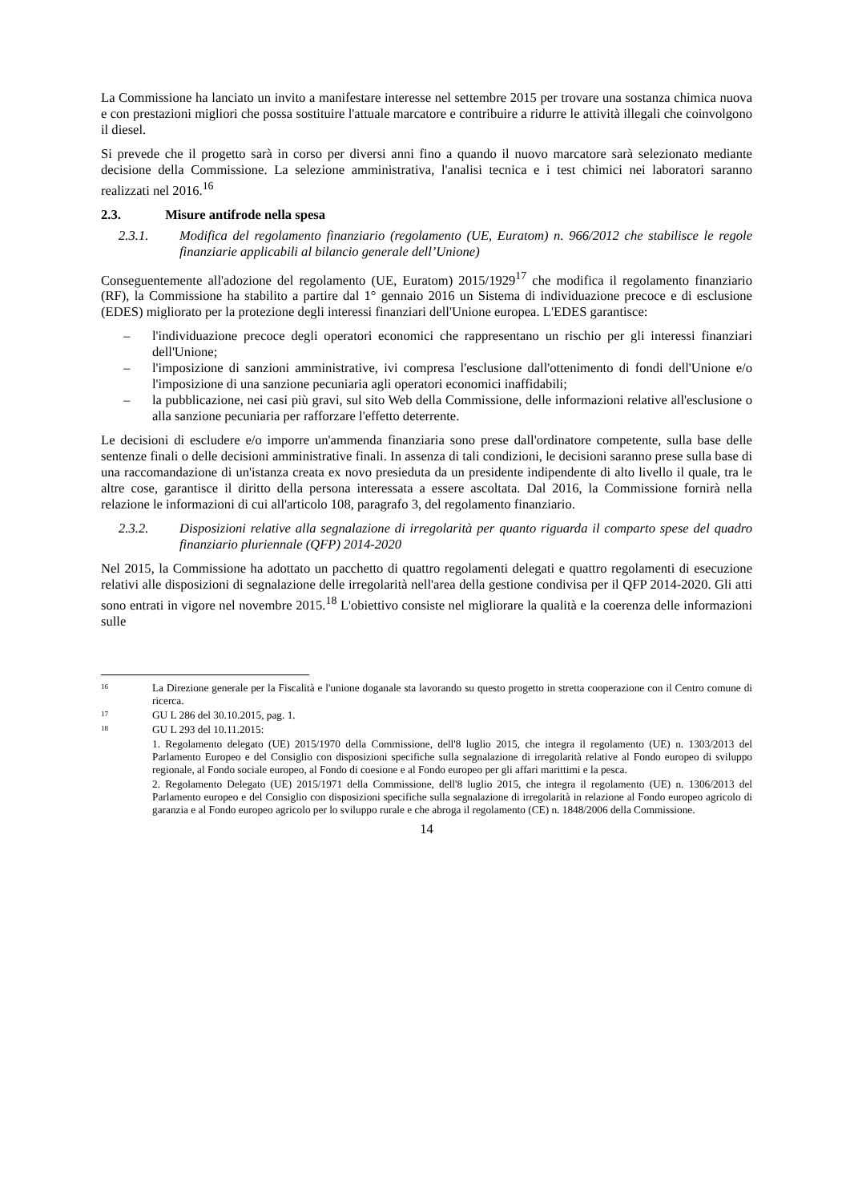La Commissione ha lanciato un invito a manifestare interesse nel settembre 2015 per trovare una sostanza chimica nuova e con prestazioni migliori che possa sostituire l'attuale marcatore e contribuire a ridurre le attività illegali che coinvolgono il diesel.
Si prevede che il progetto sarà in corso per diversi anni fino a quando il nuovo marcatore sarà selezionato mediante decisione della Commissione. La selezione amministrativa, l'analisi tecnica e i test chimici nei laboratori saranno realizzati nel 2016.<sup>16</sup>
2.3. Misure antifrode nella spesa
2.3.1. Modifica del regolamento finanziario (regolamento (UE, Euratom) n. 966/2012 che stabilisce le regole finanziarie applicabili al bilancio generale dell’Unione)
Conseguentemente all'adozione del regolamento (UE, Euratom) 2015/1929<sup>17</sup> che modifica il regolamento finanziario (RF), la Commissione ha stabilito a partire dal 1° gennaio 2016 un Sistema di individuazione precoce e di esclusione (EDES) migliorato per la protezione degli interessi finanziari dell'Unione europea. L'EDES garantisce:
– l'individuazione precoce degli operatori economici che rappresentano un rischio per gli interessi finanziari dell'Unione;
– l'imposizione di sanzioni amministrative, ivi compresa l'esclusione dall'ottenimento di fondi dell'Unione e/o l'imposizione di una sanzione pecuniaria agli operatori economici inaffidabili;
– la pubblicazione, nei casi più gravi, sul sito Web della Commissione, delle informazioni relative all'esclusione o alla sanzione pecuniaria per rafforzare l'effetto deterrente.
Le decisioni di escludere e/o imporre un'ammenda finanziaria sono prese dall'ordinatore competente, sulla base delle sentenze finali o delle decisioni amministrative finali. In assenza di tali condizioni, le decisioni saranno prese sulla base di una raccomandazione di un'istanza creata ex novo presieduta da un presidente indipendente di alto livello il quale, tra le altre cose, garantisce il diritto della persona interessata a essere ascoltata. Dal 2016, la Commissione fornirà nella relazione le informazioni di cui all'articolo 108, paragrafo 3, del regolamento finanziario.
2.3.2. Disposizioni relative alla segnalazione di irregolarità per quanto riguarda il comparto spese del quadro finanziario pluriennale (QFP) 2014-2020
Nel 2015, la Commissione ha adottato un pacchetto di quattro regolamenti delegati e quattro regolamenti di esecuzione relativi alle disposizioni di segnalazione delle irregolarità nell'area della gestione condivisa per il QFP 2014-2020. Gli atti sono entrati in vigore nel novembre 2015.<sup>18</sup> L'obiettivo consiste nel migliorare la qualità e la coerenza delle informazioni sulle
16
La Direzione generale per la Fiscalità e l'unione doganale sta lavorando su questo progetto in stretta cooperazione con il Centro comune di ricerca.
17
GU L 286 del 30.10.2015, pag. 1.
18
GU L 293 del 10.11.2015:
1. Regolamento delegato (UE) 2015/1970 della Commissione, dell'8 luglio 2015, che integra il regolamento (UE) n. 1303/2013 del Parlamento Europeo e del Consiglio con disposizioni specifiche sulla segnalazione di irregolarità relative al Fondo europeo di sviluppo regionale, al Fondo sociale europeo, al Fondo di coesione e al Fondo europeo per gli affari marittimi e la pesca.
2. Regolamento Delegato (UE) 2015/1971 della Commissione, dell'8 luglio 2015, che integra il regolamento (UE) n. 1306/2013 del Parlamento europeo e del Consiglio con disposizioni specifiche sulla segnalazione di irregolarità in relazione al Fondo europeo agricolo di garanzia e al Fondo europeo agricolo per lo sviluppo rurale e che abroga il regolamento (CE) n. 1848/2006 della Commissione.
14